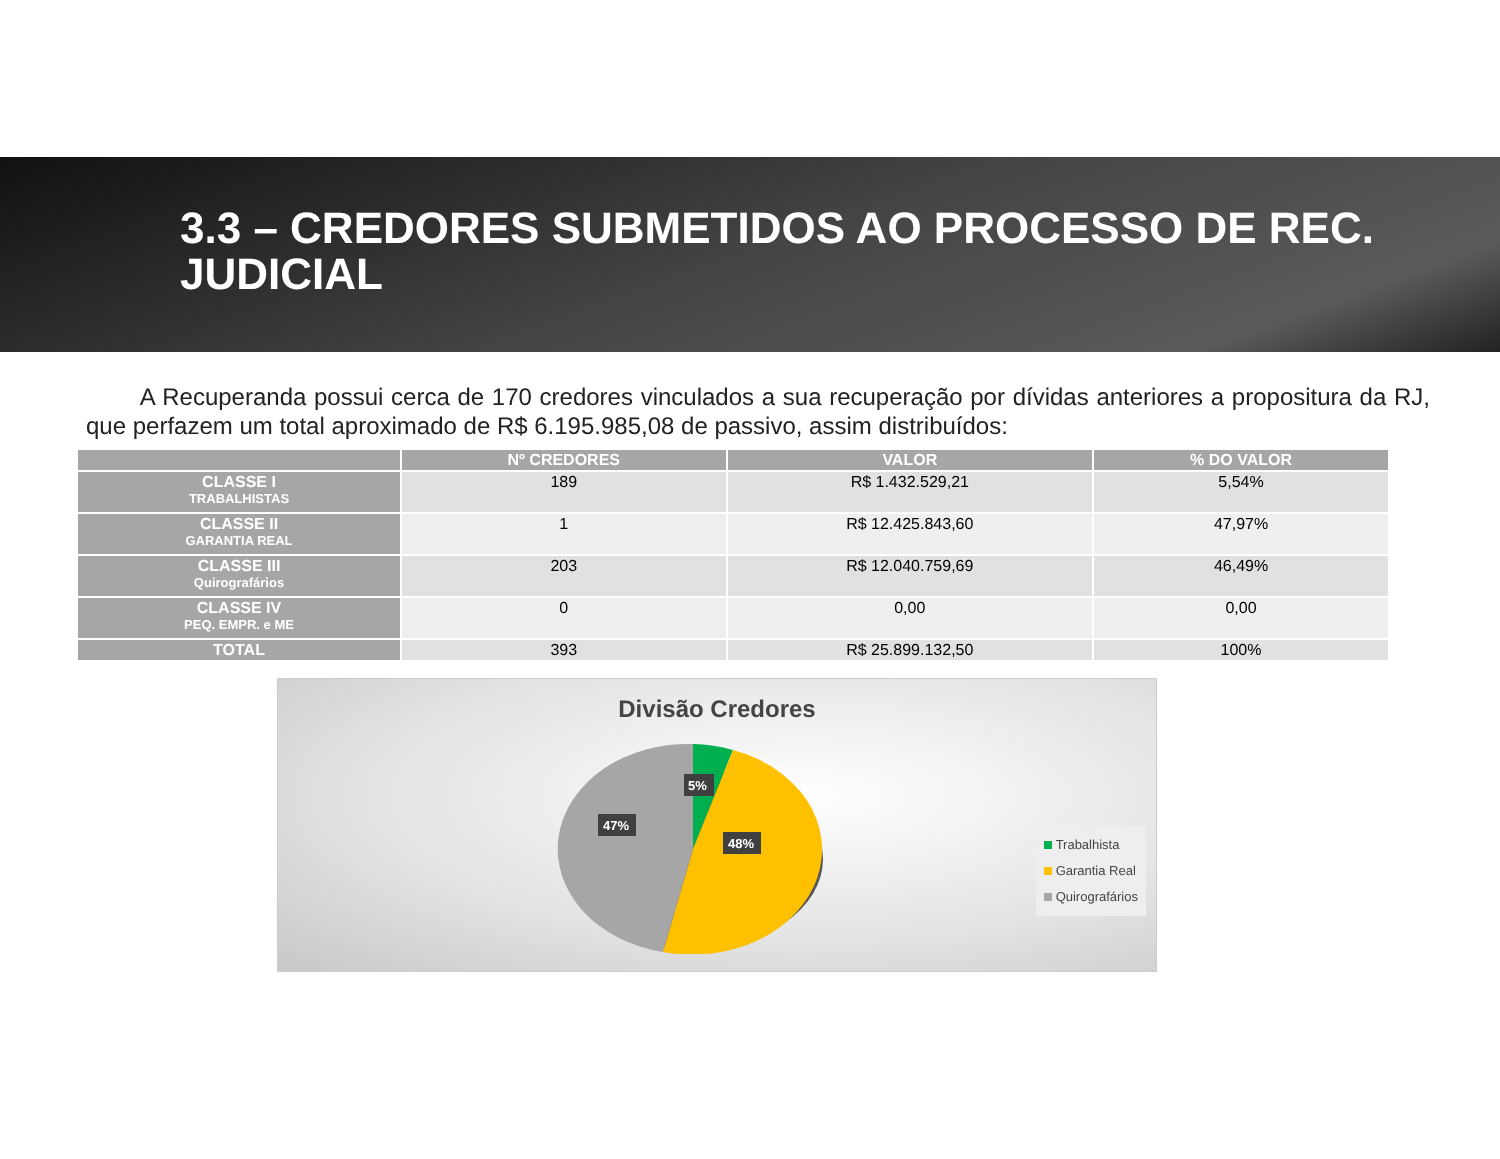3.3 – CREDORES SUBMETIDOS AO PROCESSO DE REC. JUDICIAL
A Recuperanda possui cerca de 170 credores vinculados a sua recuperação por dívidas anteriores a propositura da RJ, que perfazem um total aproximado de R$ 6.195.985,08 de passivo, assim distribuídos:
| | Nº CREDORES | VALOR | % DO VALOR |
| --- | --- | --- | --- |
| CLASSE I TRABALHISTAS | 189 | R$ 1.432.529,21 | 5,54% |
| CLASSE II GARANTIA REAL | 1 | R$ 12.425.843,60 | 47,97% |
| CLASSE III Quirografários | 203 | R$ 12.040.759,69 | 46,49% |
| CLASSE IV PEQ. EMPR. e ME | 0 | 0,00 | 0,00 |
| TOTAL | 393 | R$ 25.899.132,50 | 100% |
Divisão Credores
5%
47%
48%
Trabalhista
Garantia Real
Quirografários